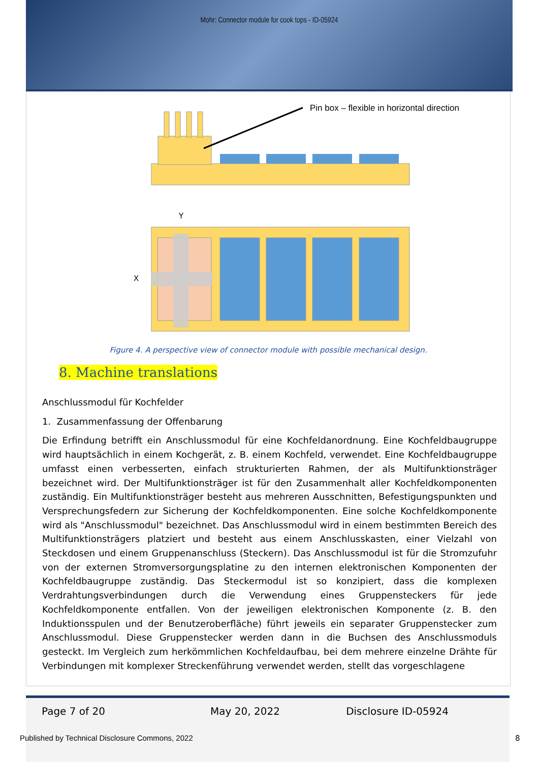Mohr: Connector module for cook tops - ID-05924
Pin box – flexible in horizontal direction
Y
X
Figure 4. A perspective view of connector module with possible mechanical design.
8. Machine translations
Anschlussmodul für Kochfelder
1. Zusammenfassung der Offenbarung
Die Erfindung betrifft ein Anschlussmodul für eine Kochfeldanordnung. Eine Kochfeldbaugruppe wird hauptsächlich in einem Kochgerät, z. B. einem Kochfeld, verwendet. Eine Kochfeldbaugruppe umfasst einen verbesserten, einfach strukturierten Rahmen, der als Multifunktionsträger bezeichnet wird. Der Multifunktionsträger ist für den Zusammenhalt aller Kochfeldkomponenten zuständig. Ein Multifunktionsträger besteht aus mehreren Ausschnitten, Befestigungspunkten und Versprechungsfedern zur Sicherung der Kochfeldkomponenten. Eine solche Kochfeldkomponente wird als "Anschlussmodul" bezeichnet. Das Anschlussmodul wird in einem bestimmten Bereich des Multifunktionsträgers platziert und besteht aus einem Anschlusskasten, einer Vielzahl von Steckdosen und einem Gruppenanschluss (Steckern). Das Anschlussmodul ist für die Stromzufuhr von der externen Stromversorgungsplatine zu den internen elektronischen Komponenten der Kochfeldbaugruppe zuständig. Das Steckermodul ist so konzipiert, dass die komplexen Verdrahtungsverbindungen durch die Verwendung eines Gruppensteckers für jede Kochfeldkomponente entfallen. Von der jeweiligen elektronischen Komponente (z. B. den Induktionsspulen und der Benutzeroberfläche) führt jeweils ein separater Gruppenstecker zum Anschlussmodul. Diese Gruppenstecker werden dann in die Buchsen des Anschlussmoduls gesteckt. Im Vergleich zum herkömmlichen Kochfeldaufbau, bei dem mehrere einzelne Drähte für Verbindungen mit komplexer Streckenführung verwendet werden, stellt das vorgeschlagene
Page 7 of 20 May 20, 2022 Disclosure ID-05924
Published by Technical Disclosure Commons, 2022
8